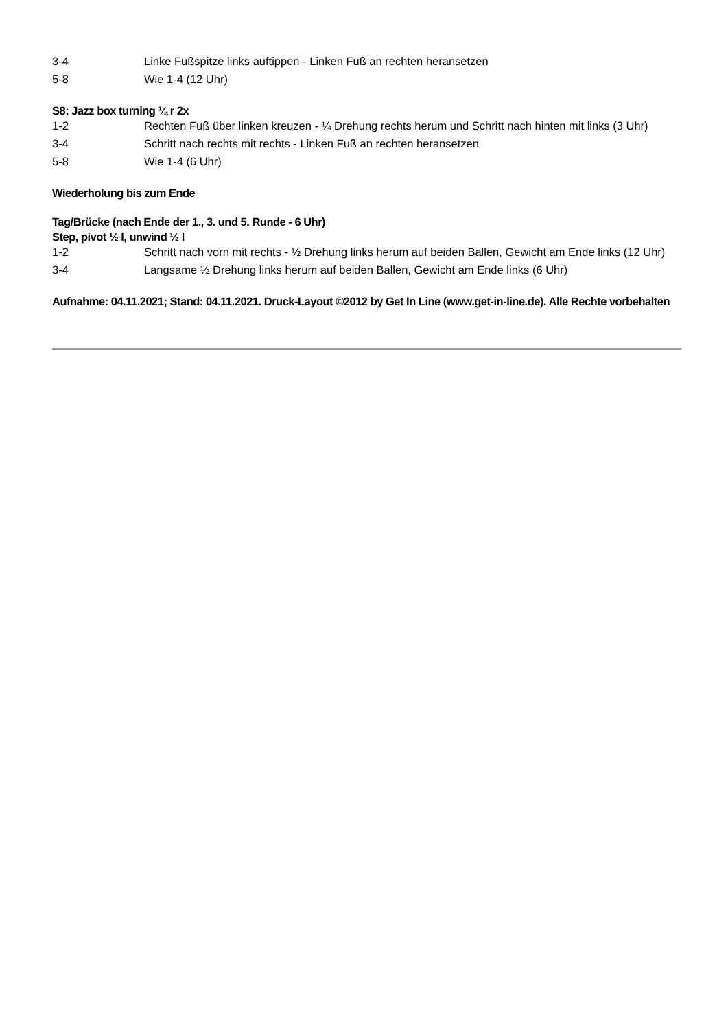3-4 Linke Fußspitze links auftippen - Linken Fuß an rechten heransetzen
5-8 Wie 1-4 (12 Uhr)
S8: Jazz box turning ¼ r 2x
1-2 Rechten Fuß über linken kreuzen - ¼ Drehung rechts herum und Schritt nach hinten mit links (3 Uhr)
3-4 Schritt nach rechts mit rechts - Linken Fuß an rechten heransetzen
5-8 Wie 1-4 (6 Uhr)
Wiederholung bis zum Ende
Tag/Brücke (nach Ende der 1., 3. und 5. Runde - 6 Uhr)
Step, pivot ½ l, unwind ½ l
1-2 Schritt nach vorn mit rechts - ½ Drehung links herum auf beiden Ballen, Gewicht am Ende links (12 Uhr)
3-4 Langsame ½ Drehung links herum auf beiden Ballen, Gewicht am Ende links (6 Uhr)
Aufnahme: 04.11.2021; Stand: 04.11.2021. Druck-Layout ©2012 by Get In Line (www.get-in-line.de). Alle Rechte vorbehalten